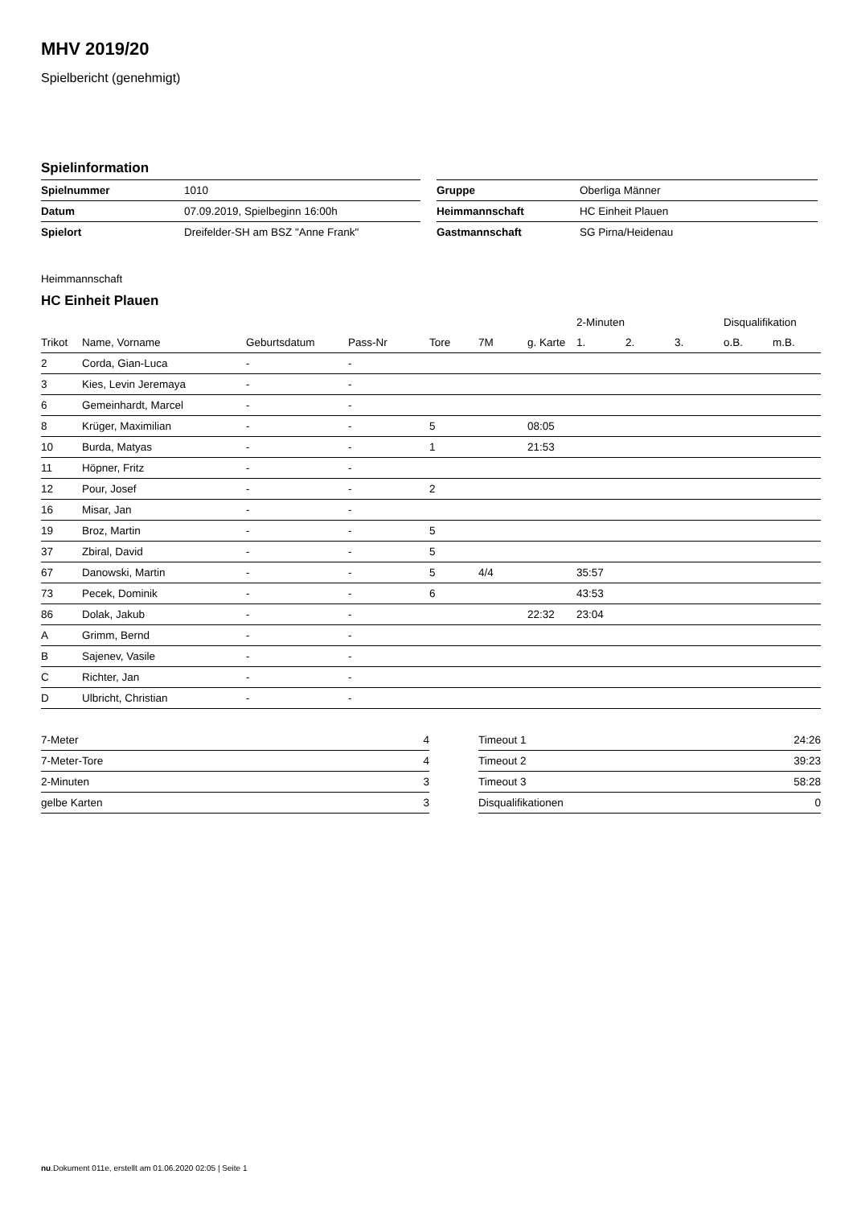MHV 2019/20
Spielbericht (genehmigt)
Spielinformation
| Spielnummer | 1010 |
| Datum | 07.09.2019, Spielbeginn 16:00h |
| Spielort | Dreifelder-SH am BSZ "Anne Frank" |
| Gruppe | Oberliga Männer |
| Heimmannschaft | HC Einheit Plauen |
| Gastmannschaft | SG Pirna/Heidenau |
Heimmannschaft
HC Einheit Plauen
| | | | | | | | 2-Minuten | | | Disqualifikation | |
| --- | --- | --- | --- | --- | --- | --- | --- | --- | --- | --- | --- |
| Trikot | Name, Vorname | Geburtsdatum | Pass-Nr | Tore | 7M | g. Karte | 1. | 2. | 3. | o.B. | m.B. |
| 2 | Corda, Gian-Luca | - | - | | | | | | | | |
| 3 | Kies, Levin Jeremaya | - | - | | | | | | | | |
| 6 | Gemeinhardt, Marcel | - | - | | | | | | | | |
| 8 | Krüger, Maximilian | - | - | 5 | | 08:05 | | | | | |
| 10 | Burda, Matyas | - | - | 1 | | 21:53 | | | | | |
| 11 | Höpner, Fritz | - | - | | | | | | | | |
| 12 | Pour, Josef | - | - | 2 | | | | | | | |
| 16 | Misar, Jan | - | - | | | | | | | | |
| 19 | Broz, Martin | - | - | 5 | | | | | | | |
| 37 | Zbiral, David | - | - | 5 | | | | | | | |
| 67 | Danowski, Martin | - | - | 5 | 4/4 | | 35:57 | | | | |
| 73 | Pecek, Dominik | - | - | 6 | | | 43:53 | | | | |
| 86 | Dolak, Jakub | - | - | | | 22:32 | 23:04 | | | | |
| A | Grimm, Bernd | - | - | | | | | | | | |
| B | Sajenev, Vasile | - | - | | | | | | | | |
| C | Richter, Jan | - | - | | | | | | | | |
| D | Ulbricht, Christian | - | - | | | | | | | | |
| 7-Meter | 4 |
| 7-Meter-Tore | 4 |
| 2-Minuten | 3 |
| gelbe Karten | 3 |
| Timeout 1 | 24:26 |
| Timeout 2 | 39:23 |
| Timeout 3 | 58:28 |
| Disqualifikationen | 0 |
nu.Dokument 011e, erstellt am 01.06.2020 02:05 | Seite 1